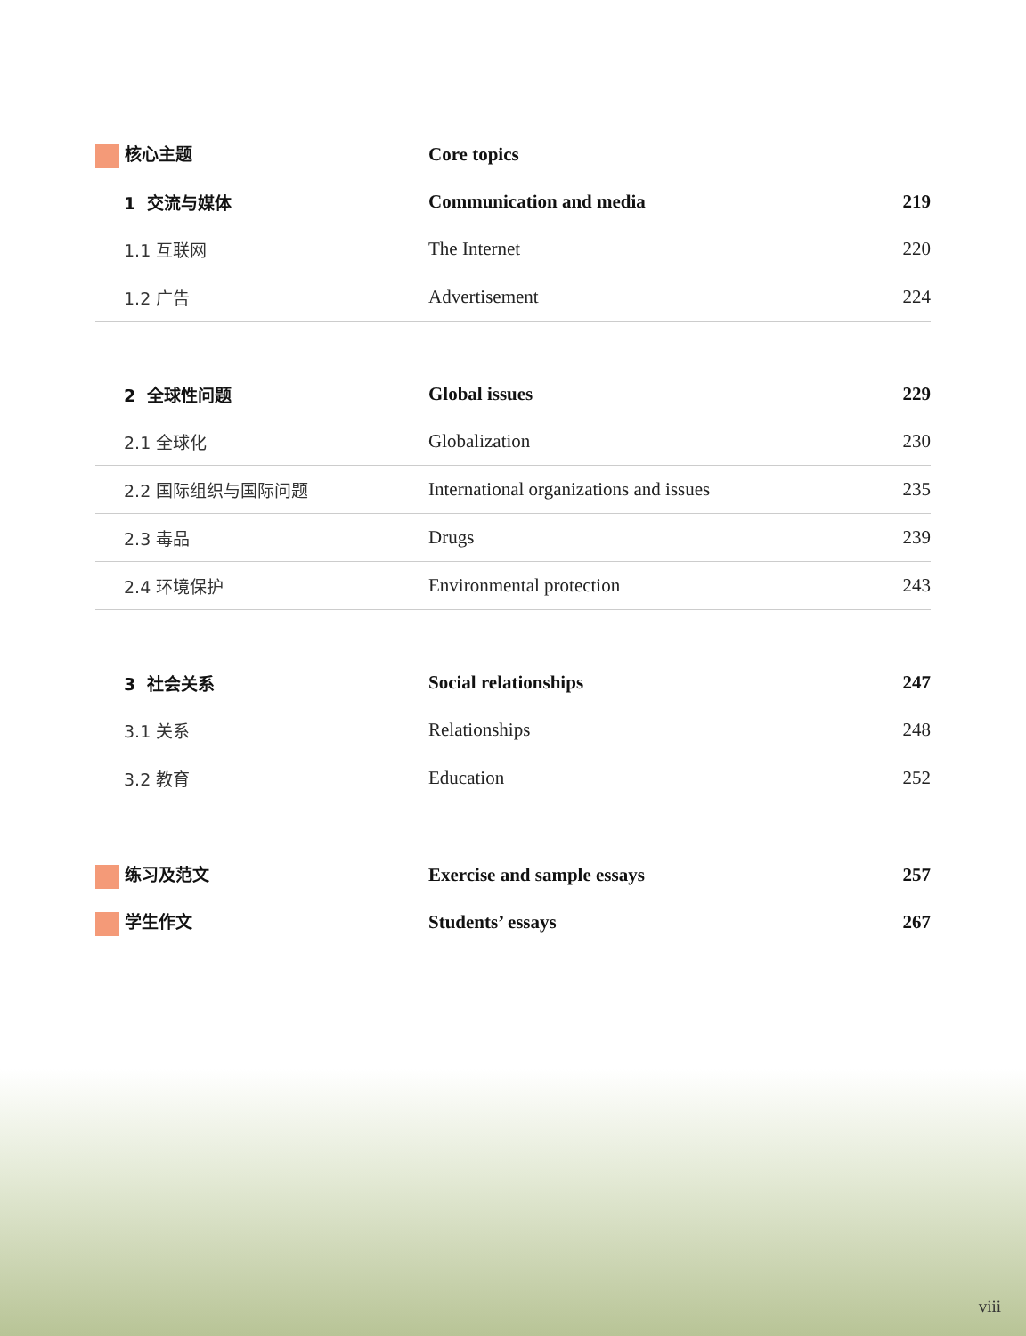| 核心主题 | Core topics | |
| 1 交流与媒体 | Communication and media | 219 |
| 1.1 互联网 | The Internet | 220 |
| 1.2 广告 | Advertisement | 224 |
| 2 全球性问题 | Global issues | 229 |
| 2.1 全球化 | Globalization | 230 |
| 2.2 国际组织与国际问题 | International organizations and issues | 235 |
| 2.3 毒品 | Drugs | 239 |
| 2.4 环境保护 | Environmental protection | 243 |
| 3 社会关系 | Social relationships | 247 |
| 3.1 关系 | Relationships | 248 |
| 3.2 教育 | Education | 252 |
| 练习及范文 | Exercise and sample essays | 257 |
| 学生作文 | Students’ essays | 267 |
viii